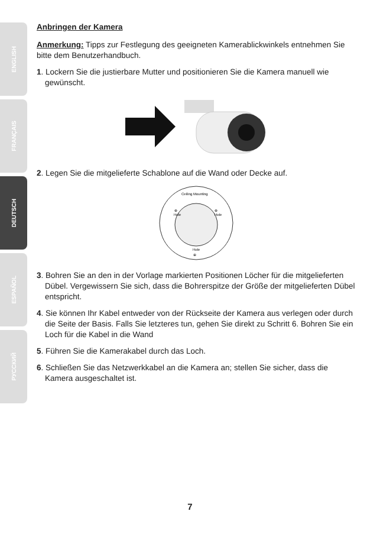ENGLISH
FRANÇAIS
DEUTSCH
ESPAÑOL
РУССКИЙ
Anbringen der Kamera
Anmerkung: Tipps zur Festlegung des geeigneten Kamerablickwinkels entnehmen Sie bitte dem Benutzerhandbuch.
1. Lockern Sie die justierbare Mutter und positionieren Sie die Kamera manuell wie gewünscht.
2. Legen Sie die mitgelieferte Schablone auf die Wand oder Decke auf.
Ceiling Mounting
⊕
Hole
⊕
Hole
Hole
⊕
3. Bohren Sie an den in der Vorlage markierten Positionen Löcher für die mitgelieferten Dübel. Vergewissern Sie sich, dass die Bohrerspitze der Größe der mitgelieferten Dübel entspricht.
4. Sie können Ihr Kabel entweder von der Rückseite der Kamera aus verlegen oder durch die Seite der Basis. Falls Sie letzteres tun, gehen Sie direkt zu Schritt 6. Bohren Sie ein Loch für die Kabel in die Wand
5. Führen Sie die Kamerakabel durch das Loch.
6. Schließen Sie das Netzwerkkabel an die Kamera an; stellen Sie sicher, dass die Kamera ausgeschaltet ist.
7